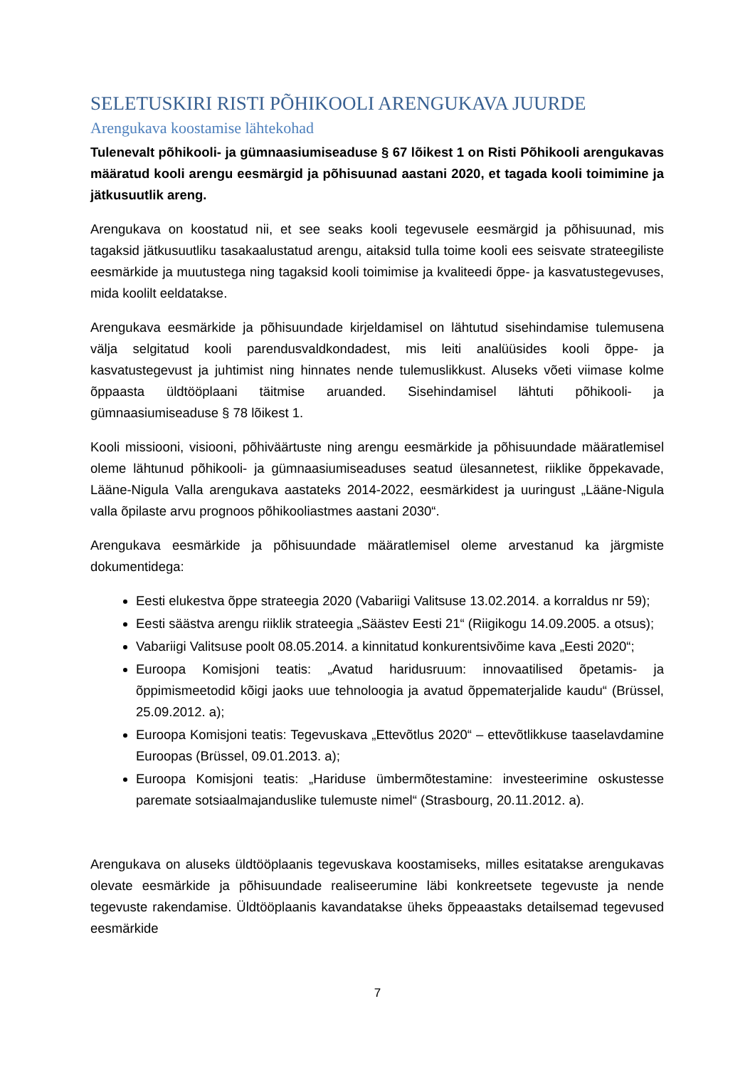SELETUSKIRI RISTI PÕHIKOOLI ARENGUKAVA JUURDE
Arengukava koostamise lähtekohad
Tulenevalt põhikooli- ja gümnaasiumiseaduse § 67 lõikest 1 on Risti Põhikooli arengukavas määratud kooli arengu eesmärgid ja põhisuunad aastani 2020, et tagada kooli toimimine ja jätkusuutlik areng.
Arengukava on koostatud nii, et see seaks kooli tegevusele eesmärgid ja põhisuunad, mis tagaksid jätkusuutliku tasakaalustatud arengu, aitaksid tulla toime kooli ees seisvate strateegiliste eesmärkide ja muutustega ning tagaksid kooli toimimise ja kvaliteedi õppe- ja kasvatustegevuses, mida koolilt eeldatakse.
Arengukava eesmärkide ja põhisuundade kirjeldamisel on lähtutud sisehindamise tulemusena välja selgitatud kooli parendusvaldkondadest, mis leiti analüüsides kooli õppe- ja kasvatustegevust ja juhtimist ning hinnates nende tulemuslikkust. Aluseks võeti viimase kolme õppaasta üldtööplaani täitmise aruanded. Sisehindamisel lähtuti põhikooli- ja gümnaasiumiseaduse § 78 lõikest 1.
Kooli missiooni, visiooni, põhiväärtuste ning arengu eesmärkide ja põhisuundade määratlemisel oleme lähtunud põhikooli- ja gümnaasiumiseaduses seatud ülesannetest, riiklike õppekavade, Lääne-Nigula Valla arengukava aastateks 2014-2022, eesmärkidest ja uuringust „Lääne-Nigula valla õpilaste arvu prognoos põhikooliastmes aastani 2030“.
Arengukava eesmärkide ja põhisuundade määratlemisel oleme arvestanud ka järgmiste dokumentidega:
Eesti elukestva õppe strateegia 2020 (Vabariigi Valitsuse 13.02.2014. a korraldus nr 59);
Eesti säästva arengu riiklik strateegia „Säästev Eesti 21“ (Riigikogu 14.09.2005. a otsus);
Vabariigi Valitsuse poolt 08.05.2014. a kinnitatud konkurentsivõime kava „Eesti 2020“;
Euroopa Komisjoni teatis: „Avatud haridusruum: innovaatilised õpetamis- ja õppimismeetodid kõigi jaoks uue tehnoloogia ja avatud õppematerjalide kaudu“ (Brüssel, 25.09.2012. a);
Euroopa Komisjoni teatis: Tegevuskava „Ettevõtlus 2020“ – ettevõtlikkuse taaselavdamine Euroopas (Brüssel, 09.01.2013. a);
Euroopa Komisjoni teatis: „Hariduse ümbermõtestamine: investeerimine oskustesse paremate sotsiaalmajanduslike tulemuste nimel“ (Strasbourg, 20.11.2012. a).
Arengukava on aluseks üldtööplaanis tegevuskava koostamiseks, milles esitatakse arengukavas olevate eesmärkide ja põhisuundade realiseerumine läbi konkreetsete tegevuste ja nende tegevuste rakendamise. Üldtööplaanis kavandatakse üheks õppeaastaks detailsemad tegevused eesmärkide
7